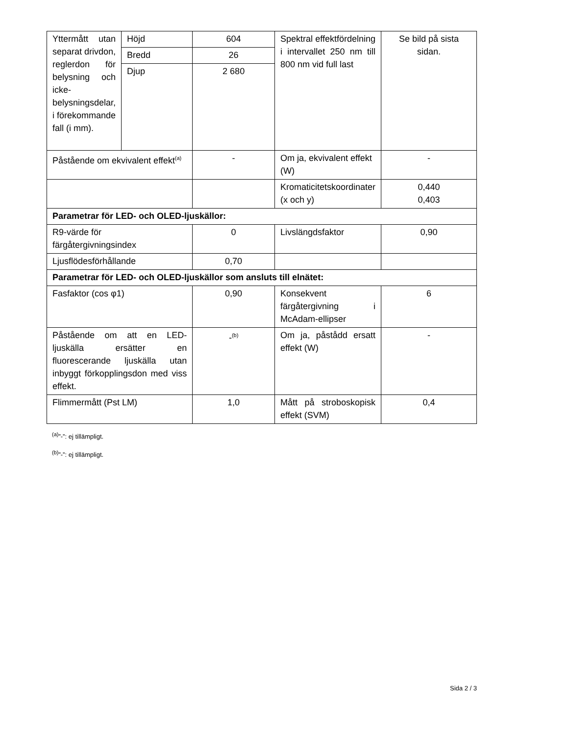| Yttermått utan separat drivdon, reglerdon för belysning och icke-belysningsdelar, i förekommande fall (i mm). | Höjd | 604 | Spektral effektfördelning i intervallet 250 nm till 800 nm vid full last | Se bild på sista sidan. |
| | Bredd | 26 | | |
| | Djup | 2 680 | | |
| Påstående om ekvivalent effekt<sup>(a)</sup> | | - | Om ja, ekvivalent effekt (W) | - |
| | | | Kromaticitetskoordinater (x och y) | 0,440 0,403 |
| Parametrar för LED- och OLED-ljuskällor: | | | | |
| R9-värde för färgåtergivningsindex | | 0 | Livslängdsfaktor | 0,90 |
| Ljusflödesförhållande | | 0,70 | | |
| Parametrar för LED- och OLED-ljuskällor som ansluts till elnätet: | | | | |
| Fasfaktor (cos φ1) | | 0,90 | Konsekvent färgåtergivning i McAdam-ellipser | 6 |
| Påstående om att en LED-ljuskälla ersätter en fluorescerande ljuskälla utan inbyggt förkopplingsdon med viss effekt. | | -<sup>(b)</sup> | Om ja, påstådd ersatt effekt (W) | - |
| Flimmermått (Pst LM) | | 1,0 | Mått på stroboskopisk effekt (SVM) | 0,4 |
<sup>(a)</sup>”-”: ej tillämpligt.
<sup>(b)</sup>”-”: ej tillämpligt.
Sida 2 / 3